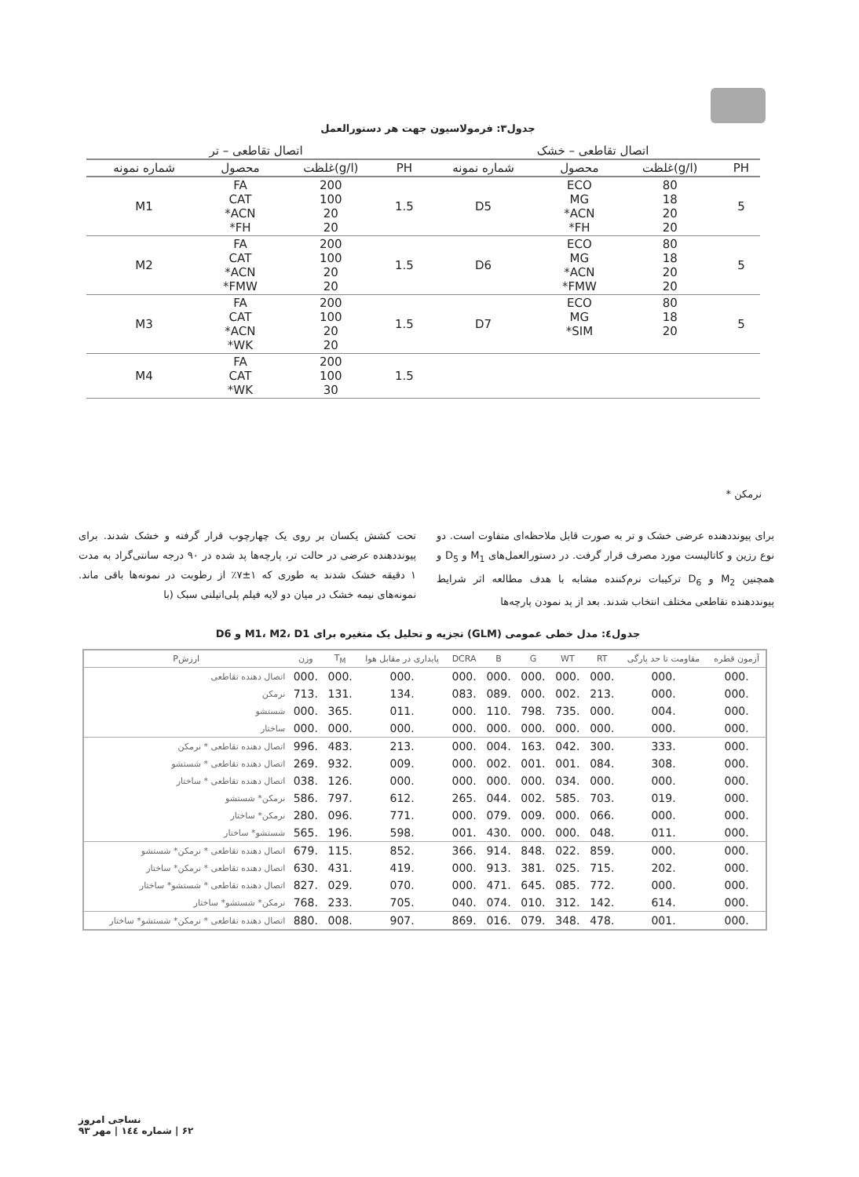جدول۳: فرمولاسیون جهت هر دستورالعمل
| اتصال تقاطعی – خشک | | | | اتصال تقاطعی – تر | | | |
| --- | --- | --- | --- | --- | --- | --- | --- |
| PH | (g/l)غلظت | محصول | شماره نمونه | PH | (g/l)غلظت | محصول | شماره نمونه |
| 5 | 80 18 20 20 | ECO MG ACN* FH* | D5 | 1.5 | 200 100 20 20 | FA CAT ACN* FH* | M1 |
| 5 | 80 18 20 20 | ECO MG ACN* FMW* | D6 | 1.5 | 200 100 20 20 | FA CAT ACN* FMW* | M2 |
| 5 | 80 18 20 | ECO MG SIM* | D7 | 1.5 | 200 100 20 20 | FA CAT ACN* WK* | M3 |
| | | | | 1.5 | 200 100 30 | FA CAT WK* | M4 |
نرمکن *
برای پیونددهنده عرضی خشک و تر به صورت قابل ملاحظه‌ای متفاوت است. دو نوع رزین و کاتالیست مورد مصرف قرار گرفت. در دستورالعمل‌های M<sub>1</sub> و D<sub>5</sub> و همچنین M<sub>2</sub> و D<sub>6</sub> ترکیبات نرم‌کننده مشابه با هدف مطالعه اثر شرایط پیونددهنده تقاطعی مختلف انتخاب شدند. بعد از پد نمودن پارچه‌ها
تحت کشش یکسان بر روی یک چهارچوب قرار گرفته و خشک شدند. برای پیونددهنده عرضی در حالت تر، پارچه‌ها پد شده در ۹۰ درجه سانتی‌گراد به مدت ۱ دقیقه خشک شدند به طوری که ۱±۷٪ از رطوبت در نمونه‌ها باقی ماند. نمونه‌های نیمه خشک در میان دو لایه فیلم پلی‌اتیلنی سبک (با
جدول٤: مدل خطی عمومی (GLM) تجزیه و تحلیل یک متغیره برای M1، M2، D1 و D6
| آزمون قطره | مقاومت تا حد پارگی | RT | WT | G | B | DCRA | پایداری در مقابل هوا | T<sub>M</sub> | وزن | ارزشP |
| --- | --- | --- | --- | --- | --- | --- | --- | --- | --- | --- |
| .000 | .000 | .000 | .000 | .000 | .000 | .000 | .000 | .000 | .000 | اتصال دهنده تقاطعی |
| .000 | .000 | .213 | .002 | .000 | .089 | .083 | .134 | .131 | .713 | نرمکن |
| .000 | .004 | .000 | .735 | .798 | .110 | .000 | .011 | .365 | .000 | شستشو |
| .000 | .000 | .000 | .000 | .000 | .000 | .000 | .000 | .000 | .000 | ساختار |
| .000 | .333 | .300 | .042 | .163 | .004 | .000 | .213 | .483 | .996 | اتصال دهنده تقاطعی * نرمکن |
| .000 | .308 | .084 | .001 | .001 | .002 | .000 | .009 | .932 | .269 | اتصال دهنده تقاطعی * شستشو |
| .000 | .000 | .000 | .034 | .000 | .000 | .000 | .000 | .126 | .038 | اتصال دهنده تقاطعی * ساختار |
| .000 | .019 | .703 | .585 | .002 | .044 | .265 | .612 | .797 | .586 | نرمکن* شستشو |
| .000 | .000 | .066 | .000 | .009 | .079 | .000 | .771 | .096 | .280 | نرمکن* ساختار |
| .000 | .011 | .048 | .000 | .000 | .430 | .001 | .598 | .196 | .565 | شستشو* ساختار |
| .000 | .000 | .859 | .022 | .848 | .914 | .366 | .852 | .115 | .679 | اتصال دهنده تقاطعی * نرمکن* شستشو |
| .000 | .202 | .715 | .025 | .381 | .913 | .000 | .419 | .431 | .630 | اتصال دهنده تقاطعی * نرمکن* ساختار |
| .000 | .000 | .772 | .085 | .645 | .471 | .000 | .070 | .029 | .827 | اتصال دهنده تقاطعی * شستشو* ساختار |
| .000 | .614 | .142 | .312 | .010 | .074 | .040 | .705 | .233 | .768 | نرمکن* شستشو* ساختار |
| .000 | .001 | .478 | .348 | .079 | .016 | .869 | .907 | .008 | .880 | اتصال دهنده تقاطعی * نرمکن* شستشو* ساختار |
نساجی امروز
۶۲ | شماره ۱٤٤ | مهر ۹۳